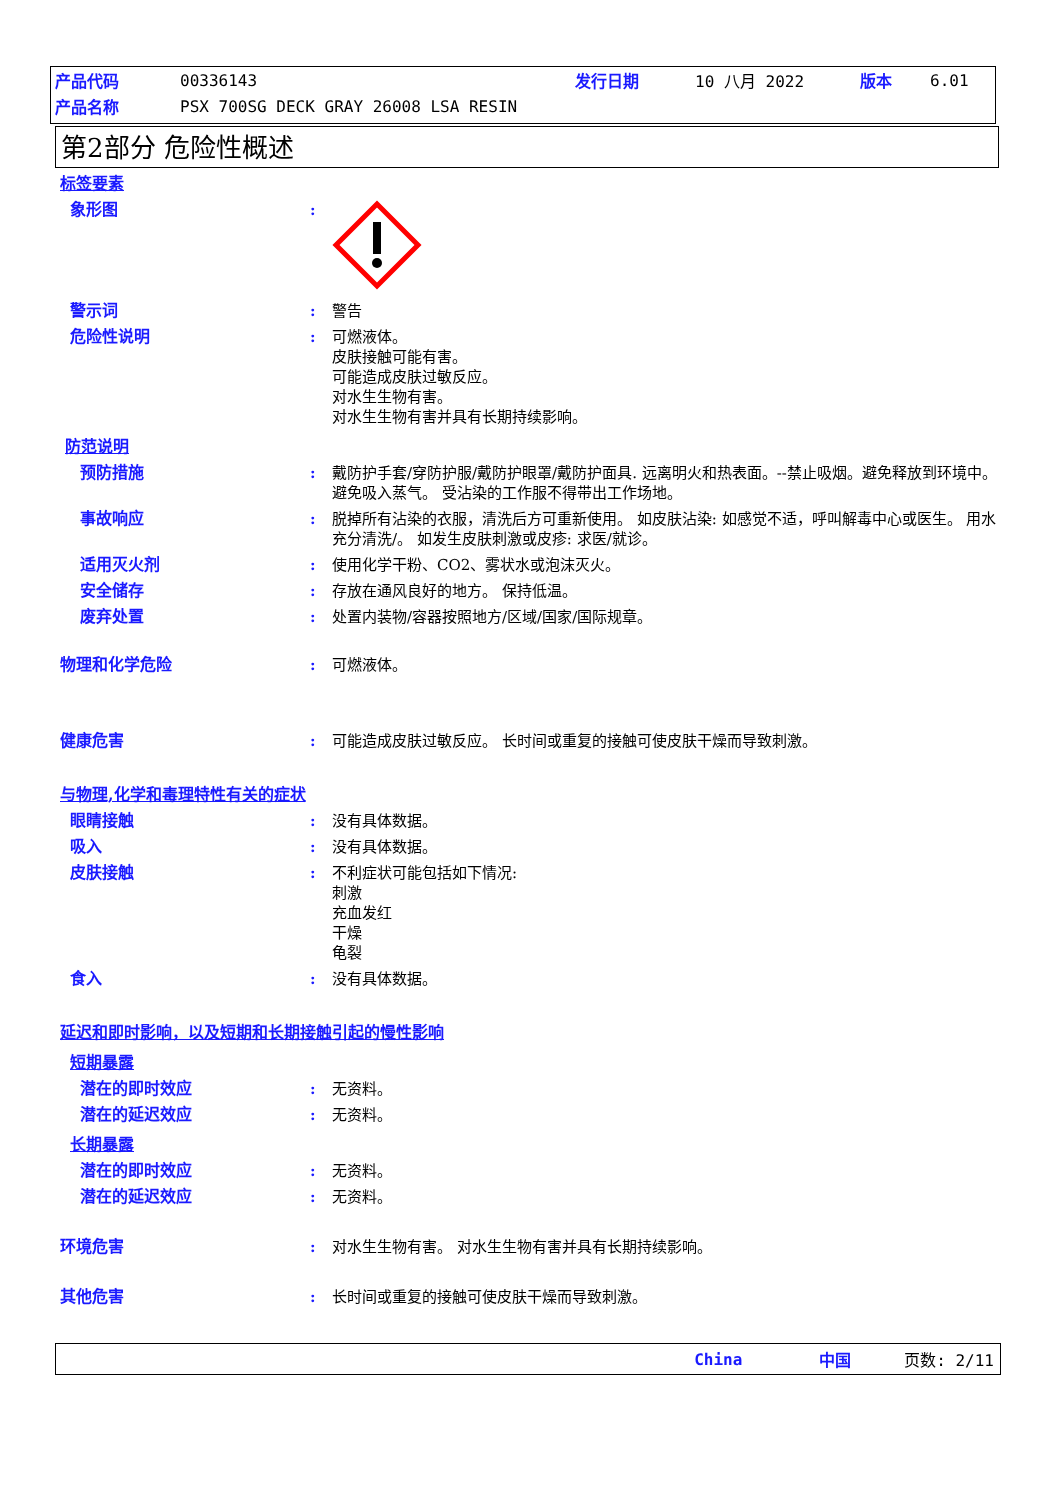产品代码 00336143 发行日期 10 八月 2022 版本 6.01
产品名称 PSX 700SG DECK GRAY 26008 LSA RESIN
第2部分 危险性概述
标签要素
象形图:
警示词: 警告
危险性说明: 可燃液体。
皮肤接触可能有害。
可能造成皮肤过敏反应。
对水生生物有害。
对水生生物有害并具有长期持续影响。
防范说明
预防措施: 戴防护手套/穿防护服/戴防护眼罩/戴防护面具. 远离明火和热表面。--禁止吸烟。避免释放到环境中。 避免吸入蒸气。 受沾染的工作服不得带出工作场地。
事故响应: 脱掉所有沾染的衣服，清洗后方可重新使用。 如皮肤沾染: 如感觉不适，呼叫解毒中心或医生。 用水充分清洗/。 如发生皮肤刺激或皮疹: 求医/就诊。
适用灭火剂: 使用化学干粉、CO2、雾状水或泡沫灭火。
安全储存: 存放在通风良好的地方。 保持低温。
废弃处置: 处置内装物/容器按照地方/区域/国家/国际规章。
物理和化学危险: 可燃液体。
健康危害: 可能造成皮肤过敏反应。 长时间或重复的接触可使皮肤干燥而导致刺激。
与物理,化学和毒理特性有关的症状
眼睛接触: 没有具体数据。
吸入: 没有具体数据。
皮肤接触: 不利症状可能包括如下情况:
刺激
充血发红
干燥
龟裂
食入: 没有具体数据。
延迟和即时影响，以及短期和长期接触引起的慢性影响
短期暴露
潜在的即时效应: 无资料。
潜在的延迟效应: 无资料。
长期暴露
潜在的即时效应: 无资料。
潜在的延迟效应: 无资料。
环境危害: 对水生生物有害。 对水生生物有害并具有长期持续影响。
其他危害: 长时间或重复的接触可使皮肤干燥而导致刺激。
China 中国 页数: 2/11